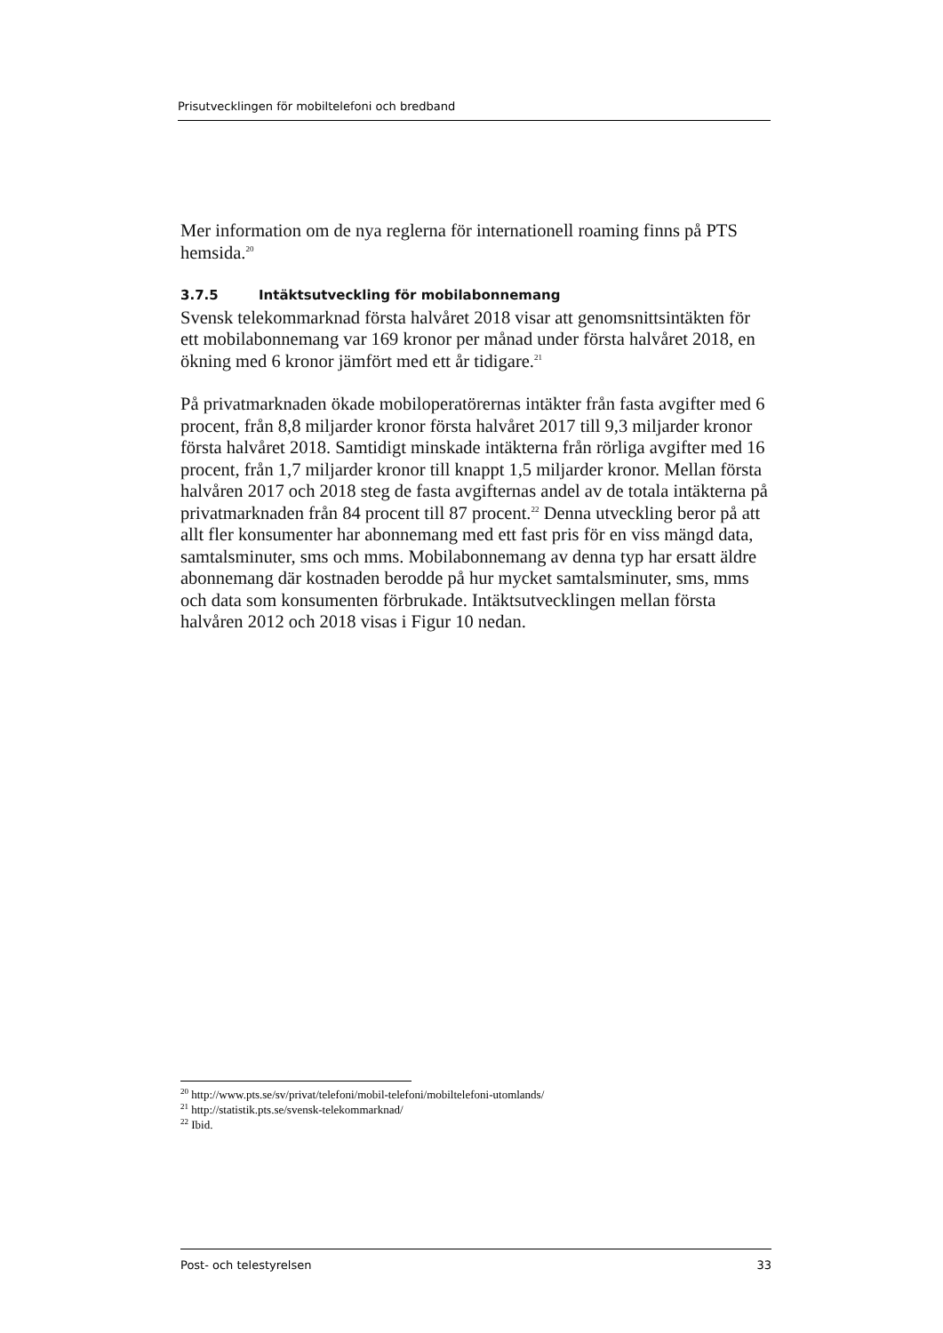Prisutvecklingen för mobiltelefoni och bredband
Mer information om de nya reglerna för internationell roaming finns på PTS hemsida.<sup>20</sup>
3.7.5 Intäktsutveckling för mobilabonnemang
Svensk telekommarknad första halvåret 2018 visar att genomsnittsintäkten för ett mobilabonnemang var 169 kronor per månad under första halvåret 2018, en ökning med 6 kronor jämfört med ett år tidigare.<sup>21</sup>
På privatmarknaden ökade mobiloperatörernas intäkter från fasta avgifter med 6 procent, från 8,8 miljarder kronor första halvåret 2017 till 9,3 miljarder kronor första halvåret 2018. Samtidigt minskade intäkterna från rörliga avgifter med 16 procent, från 1,7 miljarder kronor till knappt 1,5 miljarder kronor. Mellan första halvåren 2017 och 2018 steg de fasta avgifternas andel av de totala intäkterna på privatmarknaden från 84 procent till 87 procent.<sup>22</sup> Denna utveckling beror på att allt fler konsumenter har abonnemang med ett fast pris för en viss mängd data, samtalsminuter, sms och mms. Mobilabonnemang av denna typ har ersatt äldre abonnemang där kostnaden berodde på hur mycket samtalsminuter, sms, mms och data som konsumenten förbrukade. Intäktsutvecklingen mellan första halvåren 2012 och 2018 visas i Figur 10 nedan.
<sup>20</sup> http://www.pts.se/sv/privat/telefoni/mobil-telefoni/mobiltelefoni-utomlands/
<sup>21</sup> http://statistik.pts.se/svensk-telekommarknad/
<sup>22</sup> Ibid.
Post- och telestyrelsen 33